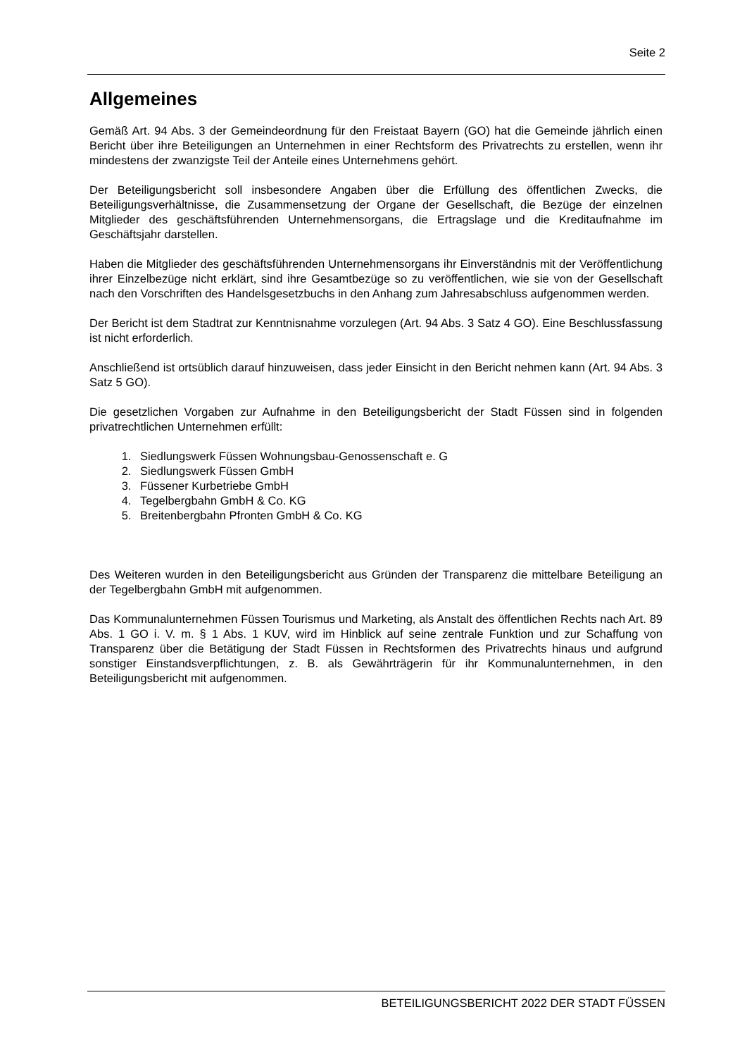Seite 2
Allgemeines
Gemäß Art. 94 Abs. 3 der Gemeindeordnung für den Freistaat Bayern (GO) hat die Gemeinde jährlich einen Bericht über ihre Beteiligungen an Unternehmen in einer Rechtsform des Privatrechts zu erstellen, wenn ihr mindestens der zwanzigste Teil der Anteile eines Unternehmens gehört.
Der Beteiligungsbericht soll insbesondere Angaben über die Erfüllung des öffentlichen Zwecks, die Beteiligungsverhältnisse, die Zusammensetzung der Organe der Gesellschaft, die Bezüge der einzelnen Mitglieder des geschäftsführenden Unternehmensorgans, die Ertragslage und die Kreditaufnahme im Geschäftsjahr darstellen.
Haben die Mitglieder des geschäftsführenden Unternehmensorgans ihr Einverständnis mit der Veröffentlichung ihrer Einzelbezüge nicht erklärt, sind ihre Gesamtbezüge so zu veröffentlichen, wie sie von der Gesellschaft nach den Vorschriften des Handelsgesetzbuchs in den Anhang zum Jahresabschluss aufgenommen werden.
Der Bericht ist dem Stadtrat zur Kenntnisnahme vorzulegen (Art. 94 Abs. 3 Satz 4 GO). Eine Beschlussfassung ist nicht erforderlich.
Anschließend ist ortsüblich darauf hinzuweisen, dass jeder Einsicht in den Bericht nehmen kann (Art. 94 Abs. 3 Satz 5 GO).
Die gesetzlichen Vorgaben zur Aufnahme in den Beteiligungsbericht der Stadt Füssen sind in folgenden privatrechtlichen Unternehmen erfüllt:
1. Siedlungswerk Füssen Wohnungsbau-Genossenschaft e. G
2. Siedlungswerk Füssen GmbH
3. Füssener Kurbetriebe GmbH
4. Tegelbergbahn GmbH & Co. KG
5. Breitenbergbahn Pfronten GmbH & Co. KG
Des Weiteren wurden in den Beteiligungsbericht aus Gründen der Transparenz die mittelbare Beteiligung an der Tegelbergbahn GmbH mit aufgenommen.
Das Kommunalunternehmen Füssen Tourismus und Marketing, als Anstalt des öffentlichen Rechts nach Art. 89 Abs. 1 GO i. V. m. § 1 Abs. 1 KUV, wird im Hinblick auf seine zentrale Funktion und zur Schaffung von Transparenz über die Betätigung der Stadt Füssen in Rechtsformen des Privatrechts hinaus und aufgrund sonstiger Einstandsverpflichtungen, z. B. als Gewährträgerin für ihr Kommunalunternehmen, in den Beteiligungsbericht mit aufgenommen.
BETEILIGUNGSBERICHT 2022 DER STADT FÜSSEN